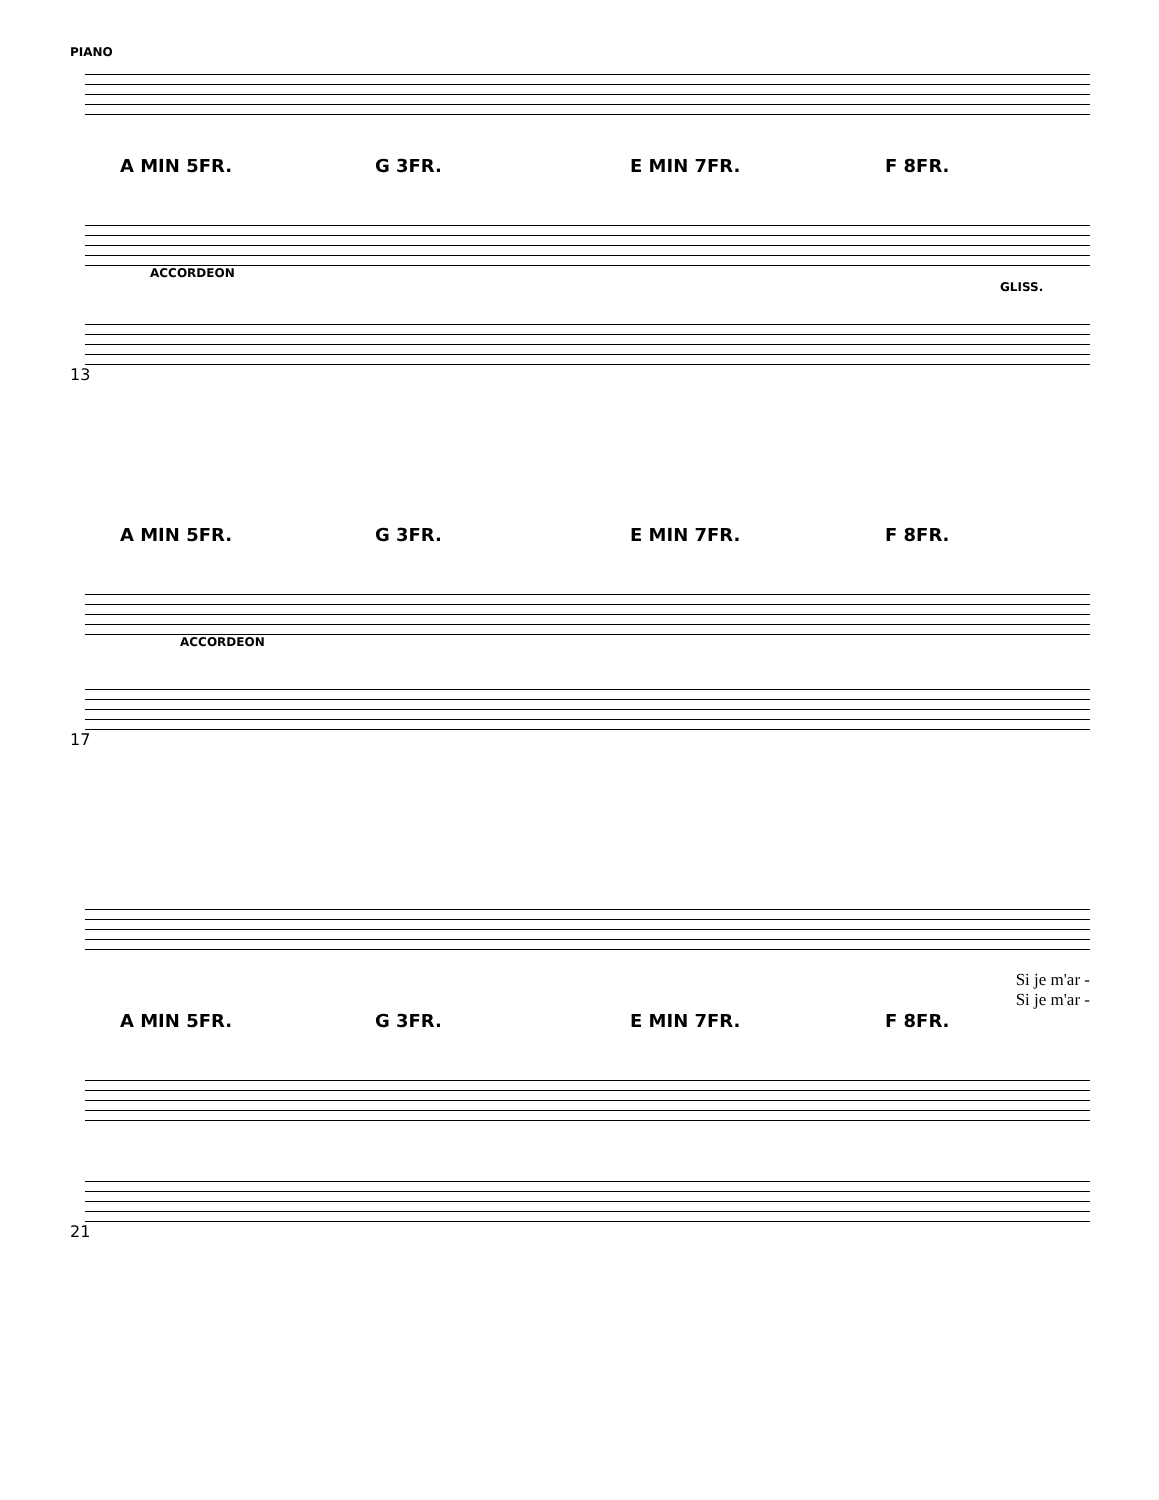PIANO
A MIN 5FR. G 3FR. E MIN 7FR. F 8FR.
ACCORDEON
GLISS.
13
A MIN 5FR. G 3FR. E MIN 7FR. F 8FR.
ACCORDEON
17
Si je m'ar -
Si je m'ar -
A MIN 5FR. G 3FR. E MIN 7FR. F 8FR.
21